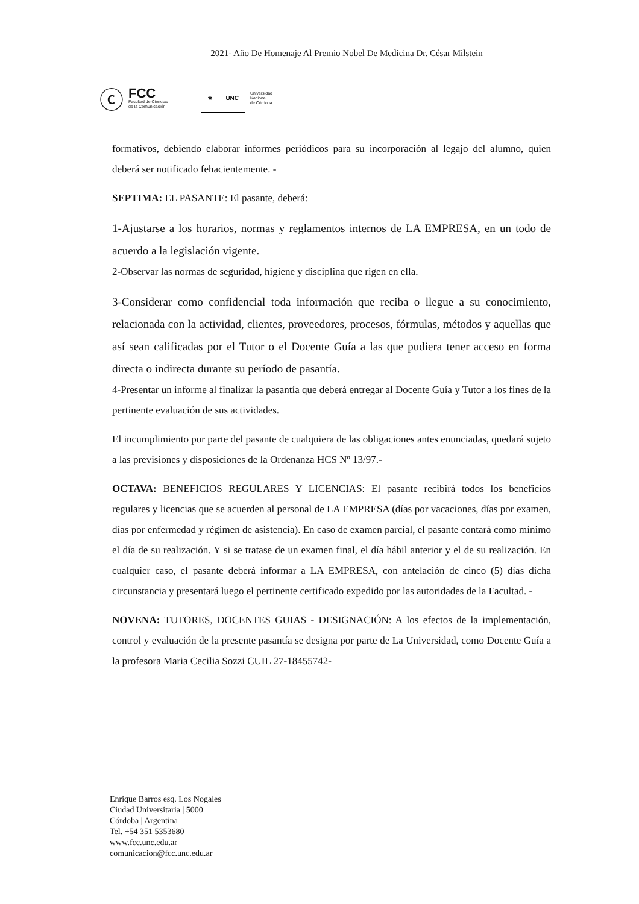2021- Año De Homenaje Al Premio Nobel De Medicina Dr. César Milstein
ⓒ
FCC
Facultad de Ciencias
de la Comunicación
⚜
UNC
Universidad
Nacional
de Córdoba
formativos, debiendo elaborar informes periódicos para su incorporación al legajo del alumno, quien deberá ser notificado fehacientemente. -
SEPTIMA: EL PASANTE: El pasante, deberá:
1-Ajustarse a los horarios, normas y reglamentos internos de LA EMPRESA, en un todo de acuerdo a la legislación vigente.
2-Observar las normas de seguridad, higiene y disciplina que rigen en ella.
3-Considerar como confidencial toda información que reciba o llegue a su conocimiento, relacionada con la actividad, clientes, proveedores, procesos, fórmulas, métodos y aquellas que así sean calificadas por el Tutor o el Docente Guía a las que pudiera tener acceso en forma directa o indirecta durante su período de pasantía.
4-Presentar un informe al finalizar la pasantía que deberá entregar al Docente Guía y Tutor a los fines de la pertinente evaluación de sus actividades.
El incumplimiento por parte del pasante de cualquiera de las obligaciones antes enunciadas, quedará sujeto a las previsiones y disposiciones de la Ordenanza HCS Nº 13/97.-
OCTAVA: BENEFICIOS REGULARES Y LICENCIAS: El pasante recibirá todos los beneficios regulares y licencias que se acuerden al personal de LA EMPRESA (días por vacaciones, días por examen, días por enfermedad y régimen de asistencia). En caso de examen parcial, el pasante contará como mínimo el día de su realización. Y si se tratase de un examen final, el día hábil anterior y el de su realización. En cualquier caso, el pasante deberá informar a LA EMPRESA, con antelación de cinco (5) días dicha circunstancia y presentará luego el pertinente certificado expedido por las autoridades de la Facultad. -
NOVENA: TUTORES, DOCENTES GUIAS - DESIGNACIÓN: A los efectos de la implementación, control y evaluación de la presente pasantía se designa por parte de La Universidad, como Docente Guía a la profesora Maria Cecilia Sozzi CUIL 27-18455742-
Enrique Barros esq. Los Nogales
Ciudad Universitaria | 5000
Córdoba | Argentina
Tel. +54 351 5353680
www.fcc.unc.edu.ar
comunicacion@fcc.unc.edu.ar